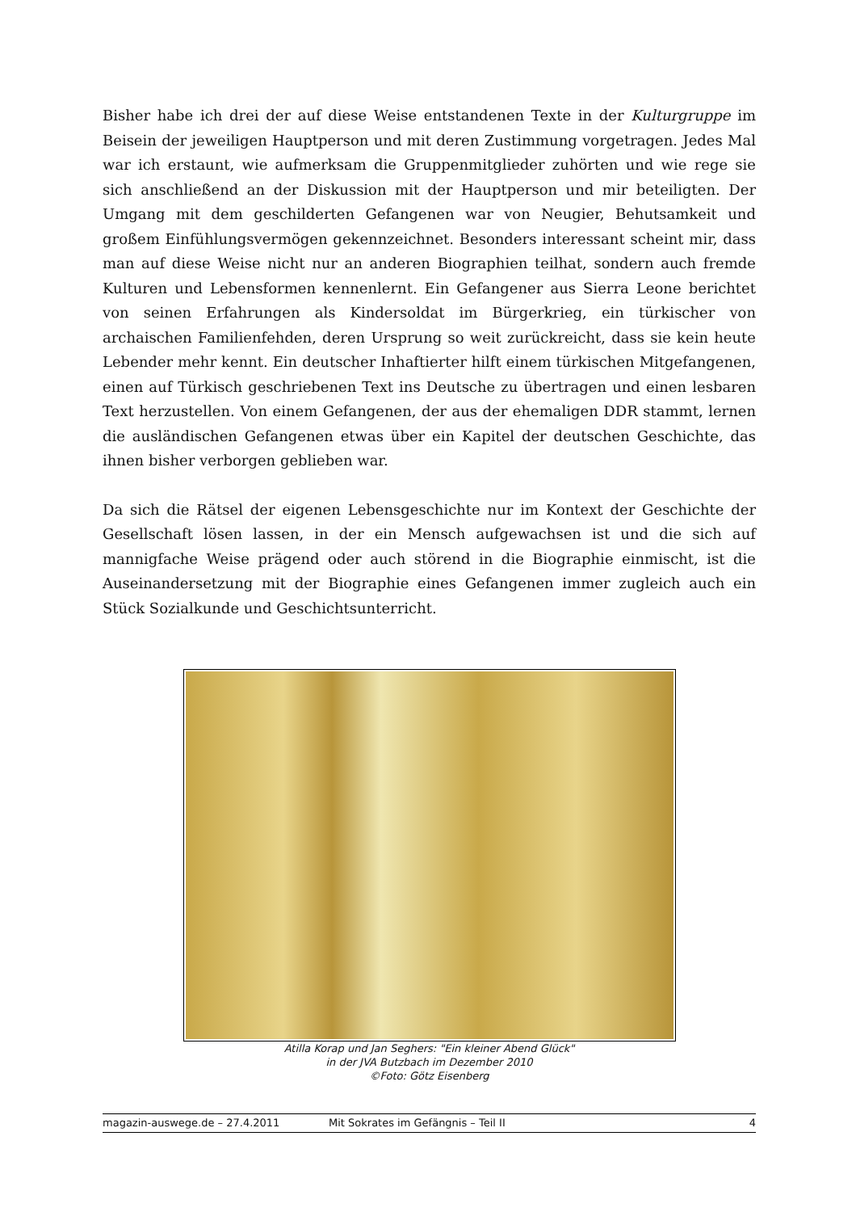Bisher habe ich drei der auf diese Weise entstandenen Texte in der Kulturgruppe im Beisein der jeweiligen Hauptperson und mit deren Zustimmung vorgetragen. Jedes Mal war ich erstaunt, wie aufmerksam die Gruppenmitglieder zuhörten und wie rege sie sich anschließend an der Diskussion mit der Hauptperson und mir beteiligten. Der Umgang mit dem geschilderten Gefangenen war von Neugier, Behutsamkeit und großem Einfühlungsvermögen gekennzeichnet. Besonders interessant scheint mir, dass man auf diese Weise nicht nur an anderen Biographien teilhat, sondern auch fremde Kulturen und Lebensformen kennenlernt. Ein Gefangener aus Sierra Leone berichtet von seinen Erfahrungen als Kindersoldat im Bürgerkrieg, ein türkischer von archaischen Familienfehden, deren Ursprung so weit zurückreicht, dass sie kein heute Lebender mehr kennt. Ein deutscher Inhaftierter hilft einem türkischen Mitgefangenen, einen auf Türkisch geschriebenen Text ins Deutsche zu übertragen und einen lesbaren Text herzustellen. Von einem Gefangenen, der aus der ehemaligen DDR stammt, lernen die ausländischen Gefangenen etwas über ein Kapitel der deutschen Geschichte, das ihnen bisher verborgen geblieben war.
Da sich die Rätsel der eigenen Lebensgeschichte nur im Kontext der Geschichte der Gesellschaft lösen lassen, in der ein Mensch aufgewachsen ist und die sich auf mannigfache Weise prägend oder auch störend in die Biographie einmischt, ist die Auseinandersetzung mit der Biographie eines Gefangenen immer zugleich auch ein Stück Sozialkunde und Geschichtsunterricht.
Atilla Korap und Jan Seghers: "Ein kleiner Abend Glück"
in der JVA Butzbach im Dezember 2010
©Foto: Götz Eisenberg
magazin-auswege.de – 27.4.2011 Mit Sokrates im Gefängnis – Teil II 4